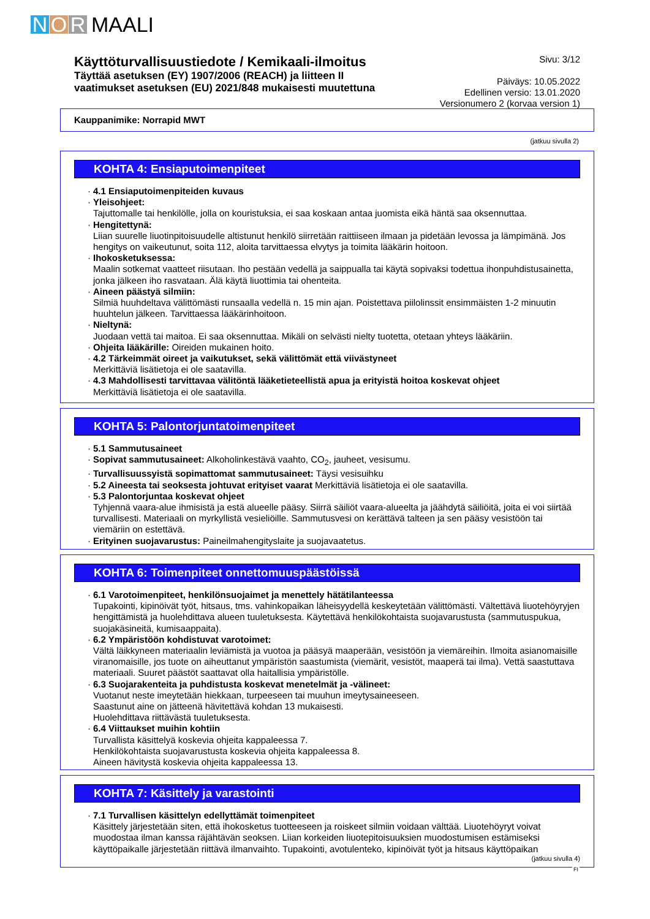N O R MAALI
Käyttöturvallisuustiedote / Kemikaali-ilmoitus
Täyttää asetuksen (EY) 1907/2006 (REACH) ja liitteen II
vaatimukset asetuksen (EU) 2021/848 mukaisesti muutettuna
Sivu: 3/12
Päiväys: 10.05.2022
Edellinen versio: 13.01.2020
Versionumero 2 (korvaa version 1)
Kauppanimike: Norrapid MWT
(jatkuu sivulla 2)
KOHTA 4: Ensiaputoimenpiteet
· 4.1 Ensiaputoimenpiteiden kuvaus
· Yleisohjeet:
Tajuttomalle tai henkilölle, jolla on kouristuksia, ei saa koskaan antaa juomista eikä häntä saa oksennuttaa.
· Hengitettynä:
Liian suurelle liuotinpitoisuudelle altistunut henkilö siirretään raittiiseen ilmaan ja pidetään levossa ja lämpimänä. Jos hengitys on vaikeutunut, soita 112, aloita tarvittaessa elvytys ja toimita lääkärin hoitoon.
· Ihokosketuksessa:
Maalin sotkemat vaatteet riisutaan. Iho pestään vedellä ja saippualla tai käytä sopivaksi todettua ihonpuhdistusainetta, jonka jälkeen iho rasvataan. Älä käytä liuottimia tai ohenteita.
· Aineen päästyä silmiin:
Silmiä huuhdeltava välittömästi runsaalla vedellä n. 15 min ajan. Poistettava piilolinssit ensimmäisten 1-2 minuutin huuhtelun jälkeen. Tarvittaessa lääkärinhoitoon.
· Nieltynä:
Juodaan vettä tai maitoa. Ei saa oksennuttaa. Mikäli on selvästi nielty tuotetta, otetaan yhteys lääkäriin.
· Ohjeita lääkärille: Oireiden mukainen hoito.
· 4.2 Tärkeimmät oireet ja vaikutukset, sekä välittömät että viivästyneet
Merkittäviä lisätietoja ei ole saatavilla.
· 4.3 Mahdollisesti tarvittavaa välitöntä lääketieteellistä apua ja erityistä hoitoa koskevat ohjeet
Merkittäviä lisätietoja ei ole saatavilla.
KOHTA 5: Palontorjuntatoimenpiteet
· 5.1 Sammutusaineet
· Sopivat sammutusaineet: Alkoholinkestävä vaahto, CO<sub>2</sub>, jauheet, vesisumu.
· Turvallisuussyistä sopimattomat sammutusaineet: Täysi vesisuihku
· 5.2 Aineesta tai seoksesta johtuvat erityiset vaarat Merkittäviä lisätietoja ei ole saatavilla.
· 5.3 Palontorjuntaa koskevat ohjeet
Tyhjennä vaara-alue ihmisistä ja estä alueelle pääsy. Siirrä säiliöt vaara-alueelta ja jäähdytä säiliöitä, joita ei voi siirtää turvallisesti. Materiaali on myrkyllistä vesieliöille. Sammutusvesi on kerättävä talteen ja sen pääsy vesistöön tai viemäriin on estettävä.
· Erityinen suojavarustus: Paineilmahengityslaite ja suojavaatetus.
KOHTA 6: Toimenpiteet onnettomuuspäästöissä
· 6.1 Varotoimenpiteet, henkilönsuojaimet ja menettely hätätilanteessa
Tupakointi, kipinöivät työt, hitsaus, tms. vahinkopaikan läheisyydellä keskeytetään välittömästi. Vältettävä liuotehöyryjen hengittämistä ja huolehdittava alueen tuuletuksesta. Käytettävä henkilökohtaista suojavarustusta (sammutuspukua, suojakäsineitä, kumisaappaita).
· 6.2 Ympäristöön kohdistuvat varotoimet:
Vältä läikkyneen materiaalin leviämistä ja vuotoa ja pääsyä maaperään, vesistöön ja viemäreihin. Ilmoita asianomaisille viranomaisille, jos tuote on aiheuttanut ympäristön saastumista (viemärit, vesistöt, maaperä tai ilma). Vettä saastuttava materiaali. Suuret päästöt saattavat olla haitallisia ympäristölle.
· 6.3 Suojarakenteita ja puhdistusta koskevat menetelmät ja -välineet:
Vuotanut neste imeytetään hiekkaan, turpeeseen tai muuhun imeytysaineeseen.
Saastunut aine on jätteenä hävitettävä kohdan 13 mukaisesti.
Huolehdittava riittävästä tuuletuksesta.
· 6.4 Viittaukset muihin kohtiin
Turvallista käsittelyä koskevia ohjeita kappaleessa 7.
Henkilökohtaista suojavarustusta koskevia ohjeita kappaleessa 8.
Aineen hävitystä koskevia ohjeita kappaleessa 13.
KOHTA 7: Käsittely ja varastointi
· 7.1 Turvallisen käsittelyn edellyttämät toimenpiteet
Käsittely järjestetään siten, että ihokosketus tuotteeseen ja roiskeet silmiin voidaan välttää. Liuotehöyryt voivat muodostaa ilman kanssa räjähtävän seoksen. Liian korkeiden liuotepitoisuuksien muodostumisen estämiseksi käyttöpaikalle järjestetään riittävä ilmanvaihto. Tupakointi, avotulenteko, kipinöivät työt ja hitsaus käyttöpaikan
(jatkuu sivulla 4)
FI